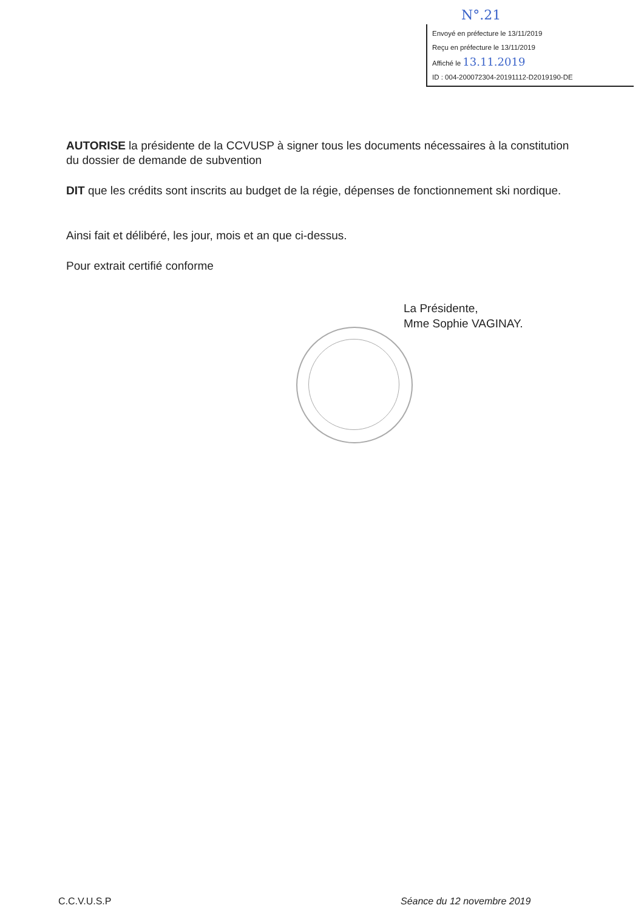N°.21
Envoyé en préfecture le 13/11/2019
Reçu en préfecture le 13/11/2019
Affiché le 13.11.2019
ID : 004-200072304-20191112-D2019190-DE
AUTORISE la présidente de la CCVUSP à signer tous les documents nécessaires à la constitution du dossier de demande de subvention
DIT que les crédits sont inscrits au budget de la régie, dépenses de fonctionnement ski nordique.
Ainsi fait et délibéré, les jour, mois et an que ci-dessus.
Pour extrait certifié conforme
La Présidente,
Mme Sophie VAGINAY.
C.C.V.U.S.P Séance du 12 novembre 2019